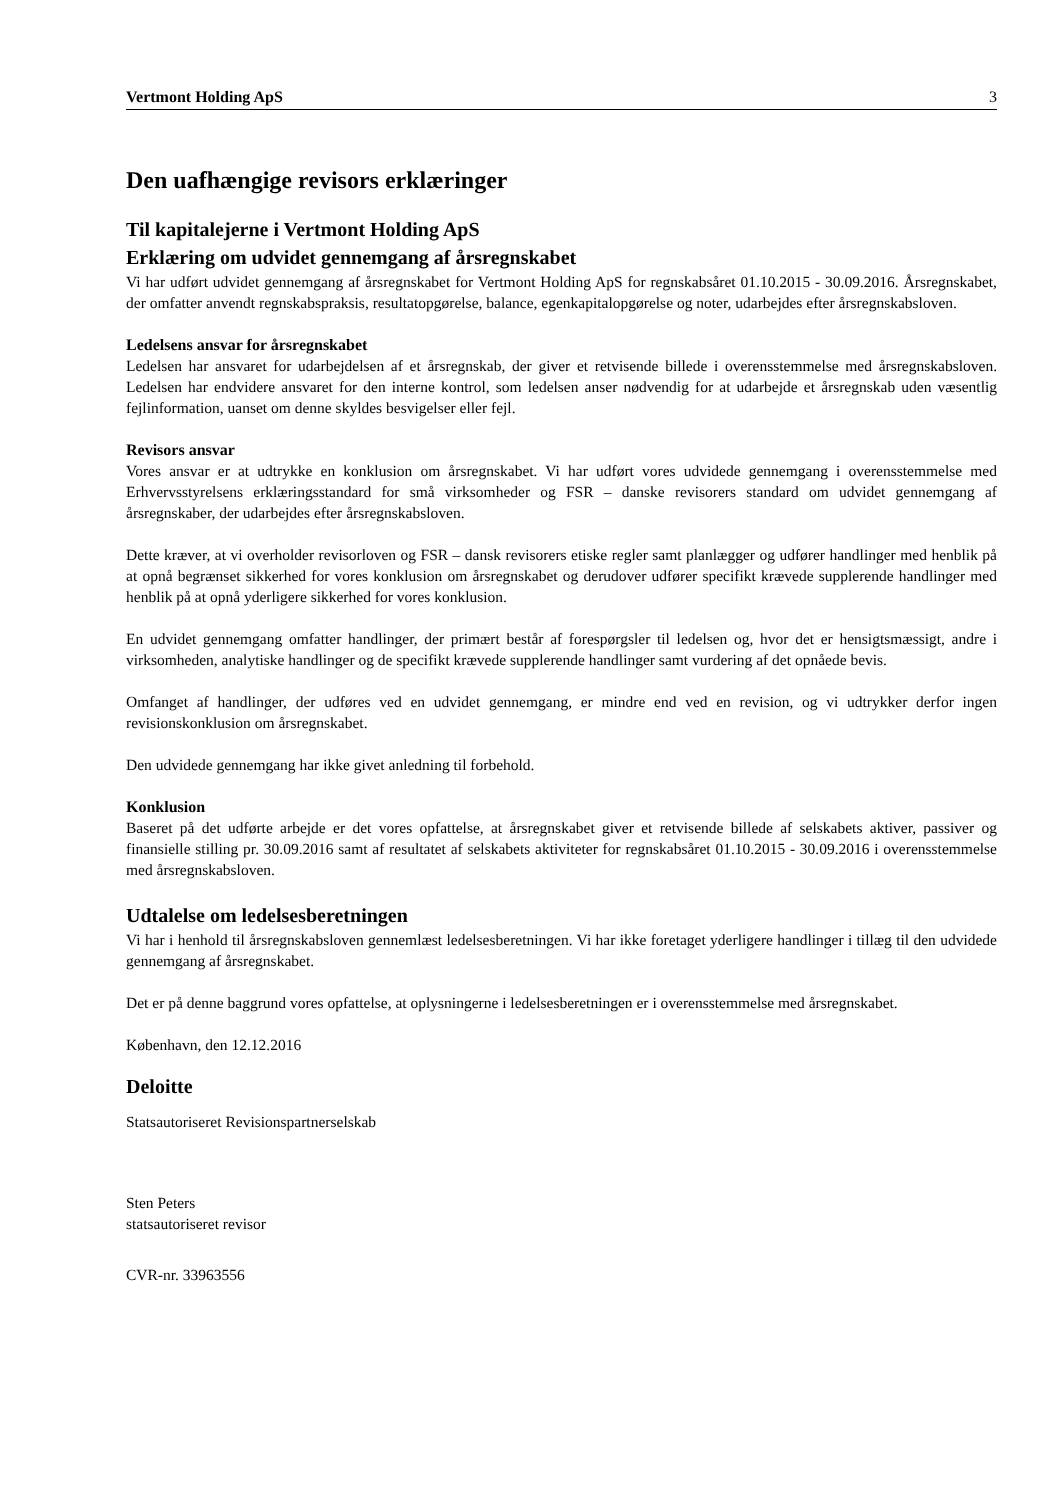Vertmont Holding ApS 3
Den uafhængige revisors erklæringer
Til kapitalejerne i Vertmont Holding ApS
Erklæring om udvidet gennemgang af årsregnskabet
Vi har udført udvidet gennemgang af årsregnskabet for Vertmont Holding ApS for regnskabsåret 01.10.2015 - 30.09.2016. Årsregnskabet, der omfatter anvendt regnskabspraksis, resultatopgørelse, balance, egenkapitalopgørelse og noter, udarbejdes efter årsregnskabsloven.
Ledelsens ansvar for årsregnskabet
Ledelsen har ansvaret for udarbejdelsen af et årsregnskab, der giver et retvisende billede i overensstemmelse med årsregnskabsloven. Ledelsen har endvidere ansvaret for den interne kontrol, som ledelsen anser nødvendig for at udarbejde et årsregnskab uden væsentlig fejlinformation, uanset om denne skyldes besvigelser eller fejl.
Revisors ansvar
Vores ansvar er at udtrykke en konklusion om årsregnskabet. Vi har udført vores udvidede gennemgang i overensstemmelse med Erhvervsstyrelsens erklæringsstandard for små virksomheder og FSR – danske revisorers standard om udvidet gennemgang af årsregnskaber, der udarbejdes efter årsregnskabsloven.
Dette kræver, at vi overholder revisorloven og FSR – dansk revisorers etiske regler samt planlægger og udfører handlinger med henblik på at opnå begrænset sikkerhed for vores konklusion om årsregnskabet og derudover udfører specifikt krævede supplerende handlinger med henblik på at opnå yderligere sikkerhed for vores konklusion.
En udvidet gennemgang omfatter handlinger, der primært består af forespørgsler til ledelsen og, hvor det er hensigtsmæssigt, andre i virksomheden, analytiske handlinger og de specifikt krævede supplerende handlinger samt vurdering af det opnåede bevis.
Omfanget af handlinger, der udføres ved en udvidet gennemgang, er mindre end ved en revision, og vi udtrykker derfor ingen revisionskonklusion om årsregnskabet.
Den udvidede gennemgang har ikke givet anledning til forbehold.
Konklusion
Baseret på det udførte arbejde er det vores opfattelse, at årsregnskabet giver et retvisende billede af selskabets aktiver, passiver og finansielle stilling pr. 30.09.2016 samt af resultatet af selskabets aktiviteter for regnskabsåret 01.10.2015 - 30.09.2016 i overensstemmelse med årsregnskabsloven.
Udtalelse om ledelsesberetningen
Vi har i henhold til årsregnskabsloven gennemlæst ledelsesberetningen. Vi har ikke foretaget yderligere handlinger i tillæg til den udvidede gennemgang af årsregnskabet.
Det er på denne baggrund vores opfattelse, at oplysningerne i ledelsesberetningen er i overensstemmelse med årsregnskabet.
København, den 12.12.2016
Deloitte
Statsautoriseret Revisionspartnerselskab
Sten Peters
statsautoriseret revisor
CVR-nr. 33963556